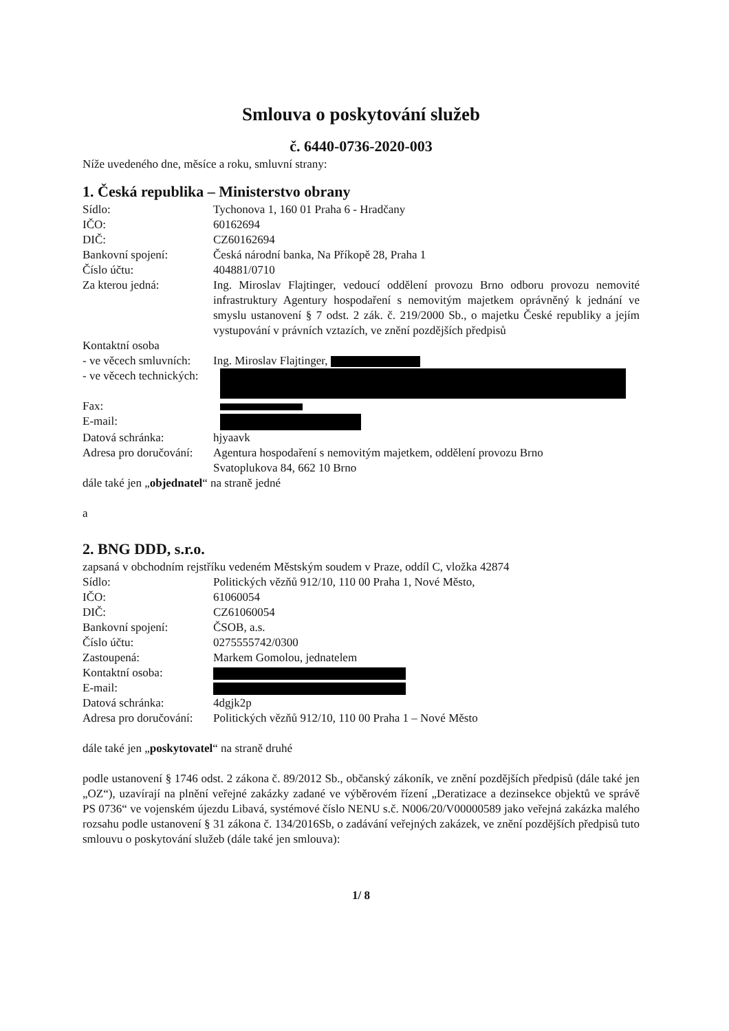Smlouva o poskytování služeb
č. 6440-0736-2020-003
Níže uvedeného dne, měsíce a roku, smluvní strany:
1. Česká republika – Ministerstvo obrany
Sídlo: Tychonova 1, 160 01 Praha 6 - Hradčany
IČO: 60162694
DIČ: CZ60162694
Bankovní spojení: Česká národní banka, Na Příkopě 28, Praha 1
Číslo účtu: 404881/0710
Za kterou jedná: Ing. Miroslav Flajtinger, vedoucí oddělení provozu Brno odboru provozu nemovité infrastruktury Agentury hospodaření s nemovitým majetkem oprávněný k jednání ve smyslu ustanovení § 7 odst. 2 zák. č. 219/2000 Sb., o majetku České republiky a jejím vystupování v právních vztazích, ve znění pozdějších předpisů
Kontaktní osoba
- ve věcech smluvních:
Ing. Miroslav Flajtinger,
- ve věcech technických:
Fax:
E-mail:
Datová schránka: hjyaavk
Adresa pro doručování:
Agentura hospodaření s nemovitým majetkem, oddělení provozu Brno
Svatoplukova 84, 662 10 Brno
dále také jen „objednatel“ na straně jedné
a
2. BNG DDD, s.r.o.
zapsaná v obchodním rejstříku vedeném Městským soudem v Praze, oddíl C, vložka 42874
Sídlo: Politických vězňů 912/10, 110 00 Praha 1, Nové Město,
IČO: 61060054
DIČ: CZ61060054
Bankovní spojení: ČSOB, a.s.
Číslo účtu: 0275555742/0300
Zastoupená: Markem Gomolou, jednatelem
Kontaktní osoba:
E-mail:
Datová schránka: 4dgjk2p
Adresa pro doručování:
Politických vězňů 912/10, 110 00 Praha 1 – Nové Město
dále také jen „poskytovatel“ na straně druhé
podle ustanovení § 1746 odst. 2 zákona č. 89/2012 Sb., občanský zákoník, ve znění pozdějších předpisů (dále také jen „OZ“), uzavírají na plnění veřejné zakázky zadané ve výběrovém řízení „Deratizace a dezinsekce objektů ve správě PS 0736“ ve vojenském újezdu Libavá, systémové číslo NENU s.č. N006/20/V00000589 jako veřejná zakázka malého rozsahu podle ustanovení § 31 zákona č. 134/2016Sb, o zadávání veřejných zakázek, ve znění pozdějších předpisů tuto smlouvu o poskytování služeb (dále také jen smlouva):
1/ 8